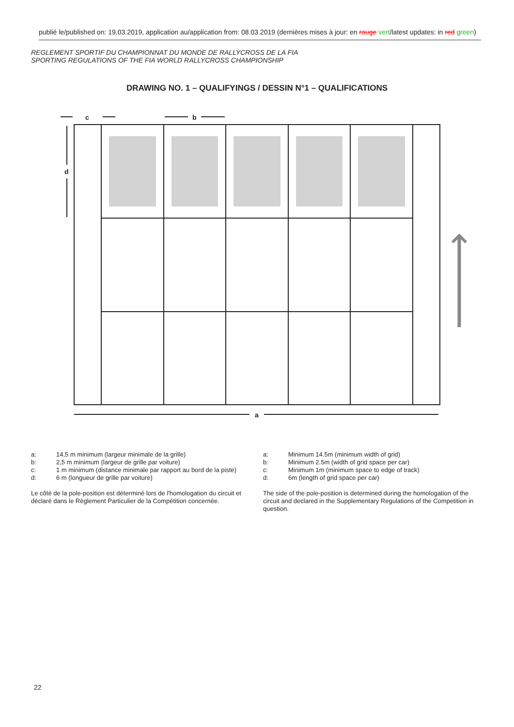publié le/published on: 19.03.2019, application au/application from: 08.03.2019 (dernières mises à jour: en rouge vert/latest updates: in red green)
REGLEMENT SPORTIF DU CHAMPIONNAT DU MONDE DE RALLYCROSS DE LA FIA
SPORTING REGULATIONS OF THE FIA WORLD RALLYCROSS CHAMPIONSHIP
DRAWING NO. 1 – QUALIFYINGS / DESSIN N°1 – QUALIFICATIONS
a
b
c
d
| a: | 14,5 m minimum (largeur minimale de la grille) |
| b: | 2,5 m minimum (largeur de grille par voiture) |
| c: | 1 m minimum (distance minimale par rapport au bord de la piste) |
| d: | 6 m (longueur de grille par voiture) |
Le côté de la pole-position est déterminé lors de l'homologation du circuit et déclaré dans le Règlement Particulier de la Compétition concernée.
| a: | Minimum 14.5m (minimum width of grid) |
| b: | Minimum 2.5m (width of grid space per car) |
| c: | Minimum 1m (minimum space to edge of track) |
| d: | 6m (length of grid space per car) |
The side of the pole-position is determined during the homologation of the circuit and declared in the Supplementary Regulations of the Competition in question.
22